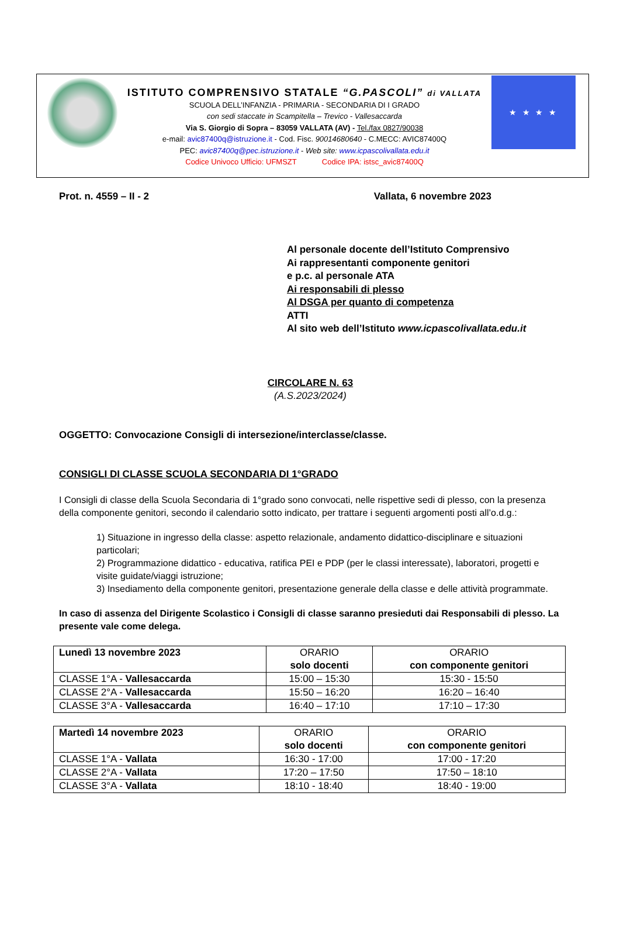ISTITUTO COMPRENSIVO STATALE “G.PASCOLI” di VALLATA
SCUOLA DELL’INFANZIA - PRIMARIA - SECONDARIA DI I GRADO
con sedi staccate in Scampitella – Trevico - Vallesaccarda
Via S. Giorgio di Sopra – 83059 VALLATA (AV) - Tel./fax 0827/90038
e-mail: avic87400q@istruzione.it - Cod. Fisc. 90014680640 - C.MECC: AVIC87400Q
PEC: avic87400q@pec.istruzione.it - Web site: www.icpascolivallata.edu.it
Codice Univoco Ufficio: UFMSZT Codice IPA: istsc_avic87400Q
★ ★ ★ ★
Prot. n. 4559 – II - 2 Vallata, 6 novembre 2023
Al personale docente dell’Istituto Comprensivo
Ai rappresentanti componente genitori
e p.c. al personale ATA
Ai responsabili di plesso
Al DSGA per quanto di competenza
ATTI
Al sito web dell’Istituto www.icpascolivallata.edu.it
CIRCOLARE N. 63
(A.S.2023/2024)
OGGETTO: Convocazione Consigli di intersezione/interclasse/classe.
CONSIGLI DI CLASSE SCUOLA SECONDARIA DI 1°GRADO
I Consigli di classe della Scuola Secondaria di 1°grado sono convocati, nelle rispettive sedi di plesso, con la presenza della componente genitori, secondo il calendario sotto indicato, per trattare i seguenti argomenti posti all’o.d.g.:
1) Situazione in ingresso della classe: aspetto relazionale, andamento didattico-disciplinare e situazioni particolari;
2) Programmazione didattico - educativa, ratifica PEI e PDP (per le classi interessate), laboratori, progetti e visite guidate/viaggi istruzione;
3) Insediamento della componente genitori, presentazione generale della classe e delle attività programmate.
In caso di assenza del Dirigente Scolastico i Consigli di classe saranno presieduti dai Responsabili di plesso. La presente vale come delega.
| Lunedì 13 novembre 2023 | ORARIO solo docenti | ORARIO con componente genitori |
| CLASSE 1°A - Vallesaccarda | 15:00 – 15:30 | 15:30 - 15:50 |
| CLASSE 2°A - Vallesaccarda | 15:50 – 16:20 | 16:20 – 16:40 |
| CLASSE 3°A - Vallesaccarda | 16:40 – 17:10 | 17:10 – 17:30 |
| Martedì 14 novembre 2023 | ORARIO solo docenti | ORARIO con componente genitori |
| CLASSE 1°A - Vallata | 16:30 - 17:00 | 17:00 - 17:20 |
| CLASSE 2°A - Vallata | 17:20 – 17:50 | 17:50 – 18:10 |
| CLASSE 3°A - Vallata | 18:10 - 18:40 | 18:40 - 19:00 |